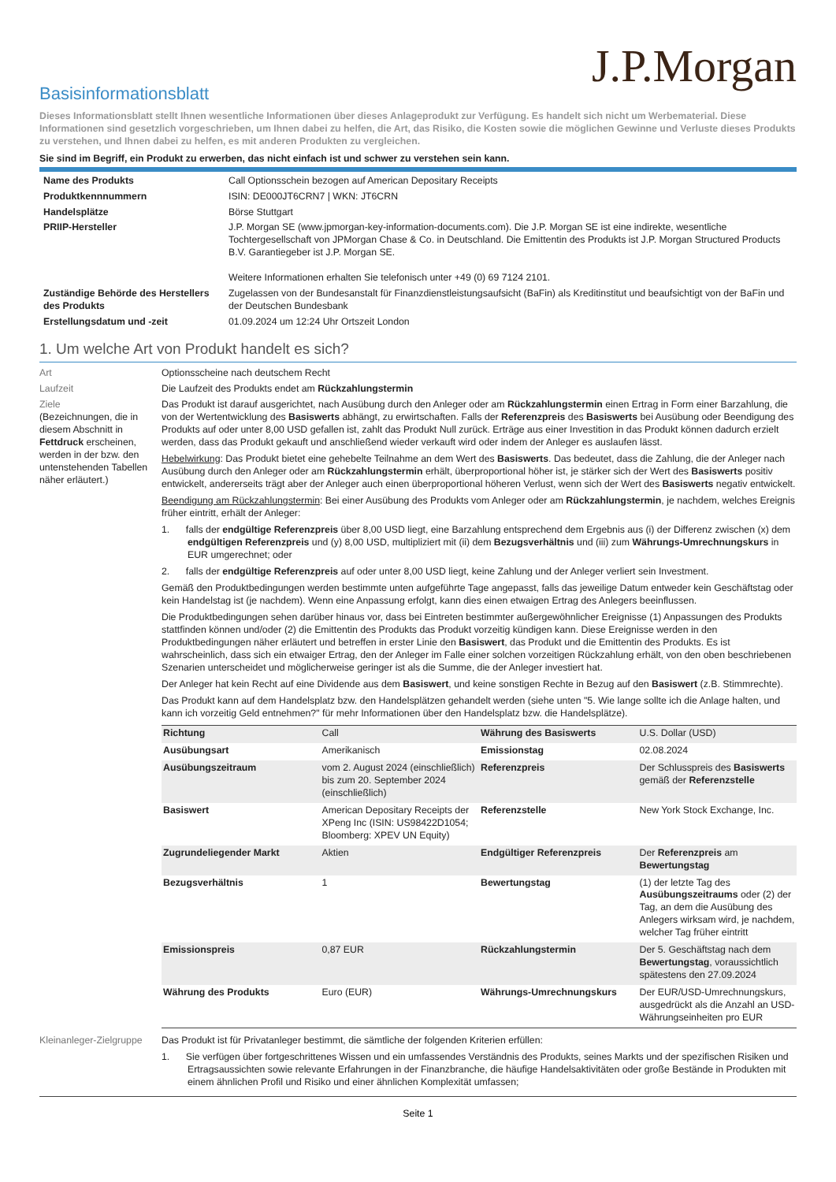J.P.Morgan
Basisinformationsblatt
Dieses Informationsblatt stellt Ihnen wesentliche Informationen über dieses Anlageprodukt zur Verfügung. Es handelt sich nicht um Werbematerial. Diese Informationen sind gesetzlich vorgeschrieben, um Ihnen dabei zu helfen, die Art, das Risiko, die Kosten sowie die möglichen Gewinne und Verluste dieses Produkts zu verstehen, und Ihnen dabei zu helfen, es mit anderen Produkten zu vergleichen.
Sie sind im Begriff, ein Produkt zu erwerben, das nicht einfach ist und schwer zu verstehen sein kann.
| Name des Produkts | Call Optionsschein bezogen auf American Depositary Receipts |
| Produktkennnummern | ISIN: DE000JT6CRN7 / WKN: JT6CRN |
| Handelsplätze | Börse Stuttgart |
| PRIIP-Hersteller | J.P. Morgan SE (www.jpmorgan-key-information-documents.com). Die J.P. Morgan SE ist eine indirekte, wesentliche Tochtergesellschaft von JPMorgan Chase & Co. in Deutschland. Die Emittentin des Produkts ist J.P. Morgan Structured Products B.V. Garantiegeber ist J.P. Morgan SE. Weitere Informationen erhalten Sie telefonisch unter +49 (0) 69 7124 2101. |
| Zuständige Behörde des Herstellers des Produkts | Zugelassen von der Bundesanstalt für Finanzdienstleistungsaufsicht (BaFin) als Kreditinstitut und beaufsichtigt von der BaFin und der Deutschen Bundesbank |
| Erstellungsdatum und -zeit | 01.09.2024 um 12:24 Uhr Ortszeit London |
1. Um welche Art von Produkt handelt es sich?
Art Optionsscheine nach deutschem Recht
Laufzeit Die Laufzeit des Produkts endet am Rückzahlungstermin
Ziele
(Bezeichnungen, die in diesem Abschnitt in Fettdruck erscheinen, werden in der bzw. den untenstehenden Tabellen näher erläutert.)
Das Produkt ist darauf ausgerichtet, nach Ausübung durch den Anleger oder am Rückzahlungstermin einen Ertrag in Form einer Barzahlung, die von der Wertentwicklung des Basiswerts abhängt, zu erwirtschaften. Falls der Referenzpreis des Basiswerts bei Ausübung oder Beendigung des Produkts auf oder unter 8,00 USD gefallen ist, zahlt das Produkt Null zurück. Erträge aus einer Investition in das Produkt können dadurch erzielt werden, dass das Produkt gekauft und anschließend wieder verkauft wird oder indem der Anleger es auslaufen lässt.
Hebelwirkung: Das Produkt bietet eine gehebelte Teilnahme an dem Wert des Basiswerts. Das bedeutet, dass die Zahlung, die der Anleger nach Ausübung durch den Anleger oder am Rückzahlungstermin erhält, überproportional höher ist, je stärker sich der Wert des Basiswerts positiv entwickelt, andererseits trägt aber der Anleger auch einen überproportional höheren Verlust, wenn sich der Wert des Basiswerts negativ entwickelt.
Beendigung am Rückzahlungstermin: Bei einer Ausübung des Produkts vom Anleger oder am Rückzahlungstermin, je nachdem, welches Ereignis früher eintritt, erhält der Anleger:
1. falls der endgültige Referenzpreis über 8,00 USD liegt, eine Barzahlung entsprechend dem Ergebnis aus (i) der Differenz zwischen (x) dem endgültigen Referenzpreis und (y) 8,00 USD, multipliziert mit (ii) dem Bezugsverhältnis und (iii) zum Währungs-Umrechnungskurs in EUR umgerechnet; oder
2. falls der endgültige Referenzpreis auf oder unter 8,00 USD liegt, keine Zahlung und der Anleger verliert sein Investment.
Gemäß den Produktbedingungen werden bestimmte unten aufgeführte Tage angepasst, falls das jeweilige Datum entweder kein Geschäftstag oder kein Handelstag ist (je nachdem). Wenn eine Anpassung erfolgt, kann dies einen etwaigen Ertrag des Anlegers beeinflussen.
Die Produktbedingungen sehen darüber hinaus vor, dass bei Eintreten bestimmter außergewöhnlicher Ereignisse (1) Anpassungen des Produkts stattfinden können und/oder (2) die Emittentin des Produkts das Produkt vorzeitig kündigen kann. Diese Ereignisse werden in den Produktbedingungen näher erläutert und betreffen in erster Linie den Basiswert, das Produkt und die Emittentin des Produkts. Es ist wahrscheinlich, dass sich ein etwaiger Ertrag, den der Anleger im Falle einer solchen vorzeitigen Rückzahlung erhält, von den oben beschriebenen Szenarien unterscheidet und möglicherweise geringer ist als die Summe, die der Anleger investiert hat.
Der Anleger hat kein Recht auf eine Dividende aus dem Basiswert, und keine sonstigen Rechte in Bezug auf den Basiswert (z.B. Stimmrechte).
Das Produkt kann auf dem Handelsplatz bzw. den Handelsplätzen gehandelt werden (siehe unten "5. Wie lange sollte ich die Anlage halten, und kann ich vorzeitig Geld entnehmen?" für mehr Informationen über den Handelsplatz bzw. die Handelsplätze).
| Richtung | Call | Währung des Basiswerts | U.S. Dollar (USD) |
| Ausübungsart | Amerikanisch | Emissionstag | 02.08.2024 |
| Ausübungszeitraum | vom 2. August 2024 (einschließlich) bis zum 20. September 2024 (einschließlich) | Referenzpreis | Der Schlusspreis des Basiswerts gemäß der Referenzstelle |
| Basiswert | American Depositary Receipts der XPeng Inc (ISIN: US98422D1054; Bloomberg: XPEV UN Equity) | Referenzstelle | New York Stock Exchange, Inc. |
| Zugrundeliegender Markt | Aktien | Endgültiger Referenzpreis | Der Referenzpreis am Bewertungstag |
| Bezugsverhältnis | 1 | Bewertungstag | (1) der letzte Tag des Ausübungszeitraums oder (2) der Tag, an dem die Ausübung des Anlegers wirksam wird, je nachdem, welcher Tag früher eintritt |
| Emissionspreis | 0,87 EUR | Rückzahlungstermin | Der 5. Geschäftstag nach dem Bewertungstag , voraussichtlich spätestens den 27.09.2024 |
| Währung des Produkts | Euro (EUR) | Währungs-Umrechnungskurs | Der EUR/USD-Umrechnungskurs, ausgedrückt als die Anzahl an USD-Währungseinheiten pro EUR |
Kleinanleger-Zielgruppe
Das Produkt ist für Privatanleger bestimmt, die sämtliche der folgenden Kriterien erfüllen:
1. Sie verfügen über fortgeschrittenes Wissen und ein umfassendes Verständnis des Produkts, seines Markts und der spezifischen Risiken und Ertragsaussichten sowie relevante Erfahrungen in der Finanzbranche, die häufige Handelsaktivitäten oder große Bestände in Produkten mit einem ähnlichen Profil und Risiko und einer ähnlichen Komplexität umfassen;
Seite 1